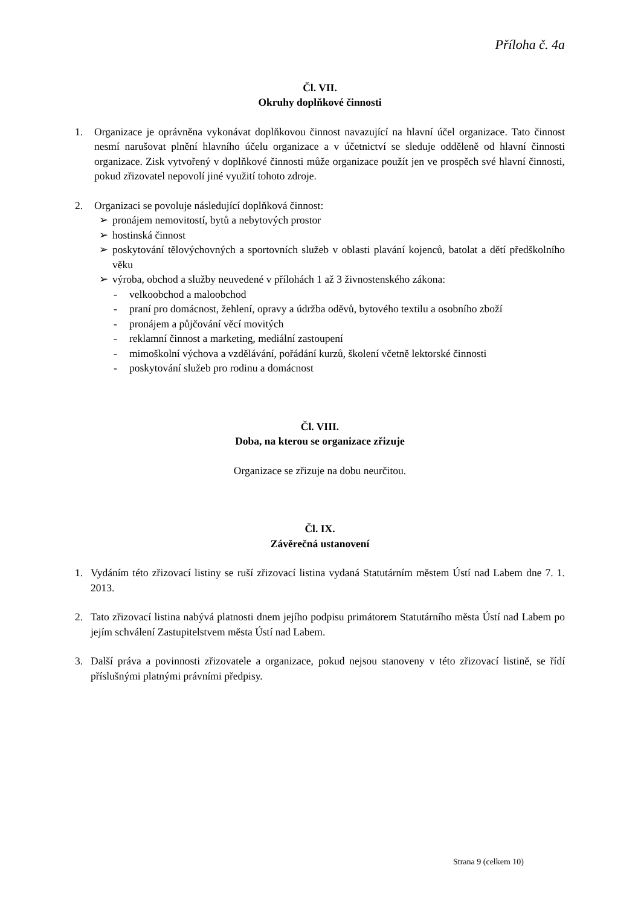Příloha č. 4a
Čl. VII.
Okruhy doplňkové činnosti
1. Organizace je oprávněna vykonávat doplňkovou činnost navazující na hlavní účel organizace. Tato činnost nesmí narušovat plnění hlavního účelu organizace a v účetnictví se sleduje odděleně od hlavní činnosti organizace. Zisk vytvořený v doplňkové činnosti může organizace použít jen ve prospěch své hlavní činnosti, pokud zřizovatel nepovolí jiné využití tohoto zdroje.
2. Organizaci se povoluje následující doplňková činnost:
➢ pronájem nemovitostí, bytů a nebytových prostor
➢ hostinská činnost
➢ poskytování tělovýchovných a sportovních služeb v oblasti plavání kojenců, batolat a dětí předškolního věku
➢ výroba, obchod a služby neuvedené v přílohách 1 až 3 živnostenského zákona:
- velkoobchod a maloobchod
- praní pro domácnost, žehlení, opravy a údržba oděvů, bytového textilu a osobního zboží
- pronájem a půjčování věcí movitých
- reklamní činnost a marketing, mediální zastoupení
- mimoškolní výchova a vzdělávání, pořádání kurzů, školení včetně lektorské činnosti
- poskytování služeb pro rodinu a domácnost
Čl. VIII.
Doba, na kterou se organizace zřizuje
Organizace se zřizuje na dobu neurčitou.
Čl. IX.
Závěrečná ustanovení
1. Vydáním této zřizovací listiny se ruší zřizovací listina vydaná Statutárním městem Ústí nad Labem dne 7. 1. 2013.
2. Tato zřizovací listina nabývá platnosti dnem jejího podpisu primátorem Statutárního města Ústí nad Labem po jejím schválení Zastupitelstvem města Ústí nad Labem.
3. Další práva a povinnosti zřizovatele a organizace, pokud nejsou stanoveny v této zřizovací listině, se řídí příslušnými platnými právními předpisy.
Strana 9 (celkem 10)